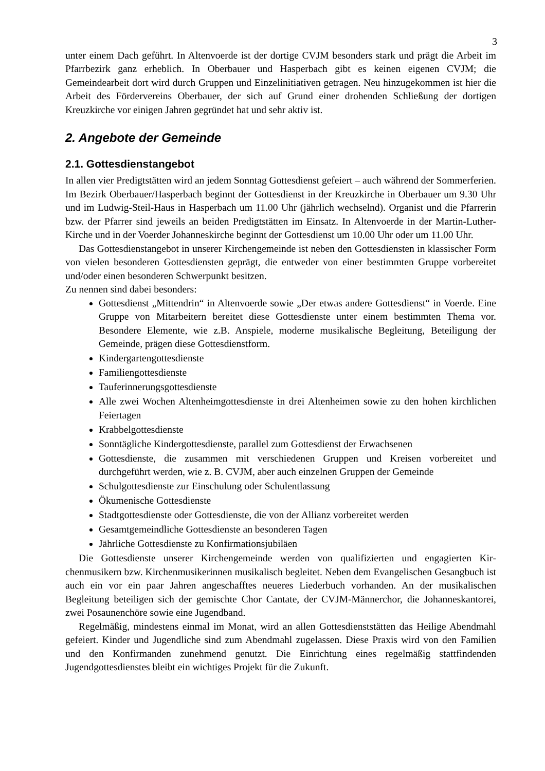3
unter einem Dach geführt. In Altenvoerde ist der dortige CVJM besonders stark und prägt die Arbeit im Pfarrbezirk ganz erheblich. In Oberbauer und Hasperbach gibt es keinen eigenen CVJM; die Gemeindearbeit dort wird durch Gruppen und Einzelinitiativen getragen. Neu hinzu­gekommen ist hier die Arbeit des Fördervereins Oberbauer, der sich auf Grund einer drohenden Schließung der dortigen Kreuzkirche vor einigen Jahren gegründet hat und sehr aktiv ist.
2. Angebote der Gemeinde
2.1. Gottesdienstangebot
In allen vier Predigtstätten wird an jedem Sonntag Gottesdienst gefeiert – auch während der Sommerferien. Im Bezirk Oberbauer/Hasperbach beginnt der Gottesdienst in der Kreuzkirche in Oberbauer um 9.30 Uhr und im Ludwig-Steil-Haus in Hasperbach um 11.00 Uhr (jährlich wech­selnd). Organist und die Pfarrerin bzw. der Pfarrer sind jeweils an beiden Predigtstätten im Ein­satz. In Altenvoerde in der Martin-Luther-Kirche und in der Voerder Johanneskirche beginnt der Gottesdienst um 10.00 Uhr oder um 11.00 Uhr.
Das Gottesdienstangebot in unserer Kirchengemeinde ist neben den Gottesdiensten in klassi­scher Form von vielen besonderen Gottesdiensten geprägt, die entweder von einer bestimmten Gruppe vorbereitet und/oder einen besonderen Schwerpunkt besitzen.
Zu nennen sind dabei besonders:
Gottesdienst „Mittendrin“ in Altenvoerde sowie „Der etwas andere Gottesdienst“ in Voerde. Eine Gruppe von Mitarbeitern bereitet diese Gottesdienste unter einem bestimm­ten Thema vor. Besondere Elemente, wie z.B. Anspiele, moderne musikalische Beglei­tung, Beteiligung der Gemeinde, prägen diese Gottesdienstform.
Kindergartengottesdienste
Familiengottesdienste
Tauferinnerungsgottesdienste
Alle zwei Wochen Altenheimgottesdienste in drei Altenheimen sowie zu den hohen kirchlichen Feiertagen
Krabbelgottesdienste
Sonntägliche Kindergottesdienste, parallel zum Gottesdienst der Erwachsenen
Gottesdienste, die zusammen mit verschiedenen Gruppen und Kreisen vorbereitet und durchgeführt werden, wie z. B. CVJM, aber auch einzelnen Gruppen der Gemeinde
Schulgottesdienste zur Einschulung oder Schulentlassung
Ökumenische Gottesdienste
Stadtgottesdienste oder Gottesdienste, die von der Allianz vorbereitet werden
Gesamtgemeindliche Gottesdienste an besonderen Tagen
Jährliche Gottesdienste zu Konfirmationsjubiläen
Die Gottesdienste unserer Kirchengemeinde werden von qualifizierten und engagierten Kir­chenmusikern bzw. Kirchenmusikerinnen musikalisch begleitet. Neben dem Evangelischen Ge­sangbuch ist auch ein vor ein paar Jahren angeschafftes neueres Liederbuch vorhanden. An der musikalischen Begleitung beteiligen sich der gemischte Chor Cantate, der CVJM-Männerchor, die Johanneskantorei, zwei Posaunenchöre sowie eine Jugendband.
Regelmäßig, mindestens einmal im Monat, wird an allen Gottesdienststätten das Heilige Abendmahl gefeiert. Kinder und Jugendliche sind zum Abendmahl zugelassen. Diese Praxis wird von den Familien und den Konfirmanden zunehmend genutzt. Die Einrichtung eines regel­mäßig stattfindenden Jugendgottesdienstes bleibt ein wichtiges Projekt für die Zukunft.